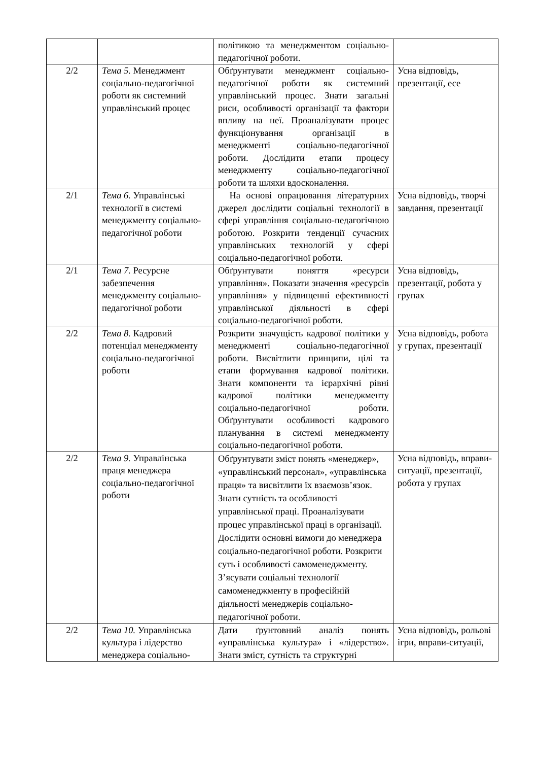| | | політикою та менеджментом соціально-педагогічної роботи. | |
| 2/2 | Тема 5. Менеджмент соціально-педагогічної роботи як системний управлінський процес | Обґрунтувати менеджмент соціально-педагогічної роботи як системний управлінський процес. Знати загальні риси, особливості організації та фактори впливу на неї. Проаналізувати процес функціонування організації в менеджменті соціально-педагогічної роботи. Дослідити етапи процесу менеджменту соціально-педагогічної роботи та шляхи вдосконалення. | Усна відповідь, презентації, есе |
| 2/1 | Тема 6. Управлінські технології в системі менеджменту соціально-педагогічної роботи | На основі опрацювання літературних джерел дослідити соціальні технології в сфері управління соціально-педагогічною роботою. Розкрити тенденції сучасних управлінських технологій у сфері соціально-педагогічної роботи. | Усна відповідь, творчі завдання, презентації |
| 2/1 | Тема 7. Ресурсне забезпечення менеджменту соціально-педагогічної роботи | Обґрунтувати поняття «ресурси управління». Показати значення «ресурсів управління» у підвищенні ефективності управлінської діяльності в сфері соціально-педагогічної роботи. | Усна відповідь, презентації, робота у групах |
| 2/2 | Тема 8. Кадровий потенціал менеджменту соціально-педагогічної роботи | Розкрити значущість кадрової політики у менеджменті соціально-педагогічної роботи. Висвітлити принципи, цілі та етапи формування кадрової політики. Знати компоненти та ієрархічні рівні кадрової політики менеджменту соціально-педагогічної роботи. Обґрунтувати особливості кадрового планування в системі менеджменту соціально-педагогічної роботи. | Усна відповідь, робота у групах, презентації |
| 2/2 | Тема 9. Управлінська праця менеджера соціально-педагогічної роботи | Обґрунтувати зміст понять «менеджер», «управлінський персонал», «управлінська праця» та висвітлити їх взаємозв’язок. Знати сутність та особливості управлінської праці. Проаналізувати процес управлінської праці в організації. Дослідити основні вимоги до менеджера соціально-педагогічної роботи. Розкрити суть і особливості самоменеджменту. З’ясувати соціальні технології самоменеджменту в професійній діяльності менеджерів соціально-педагогічної роботи. | Усна відповідь, вправи-ситуації, презентації, робота у групах |
| 2/2 | Тема 10. Управлінська культура і лідерство менеджера соціально- | Дати ґрунтовний аналіз понять «управлінська культура» і «лідерство». Знати зміст, сутність та структурні | Усна відповідь, рольові ігри, вправи-ситуації, |